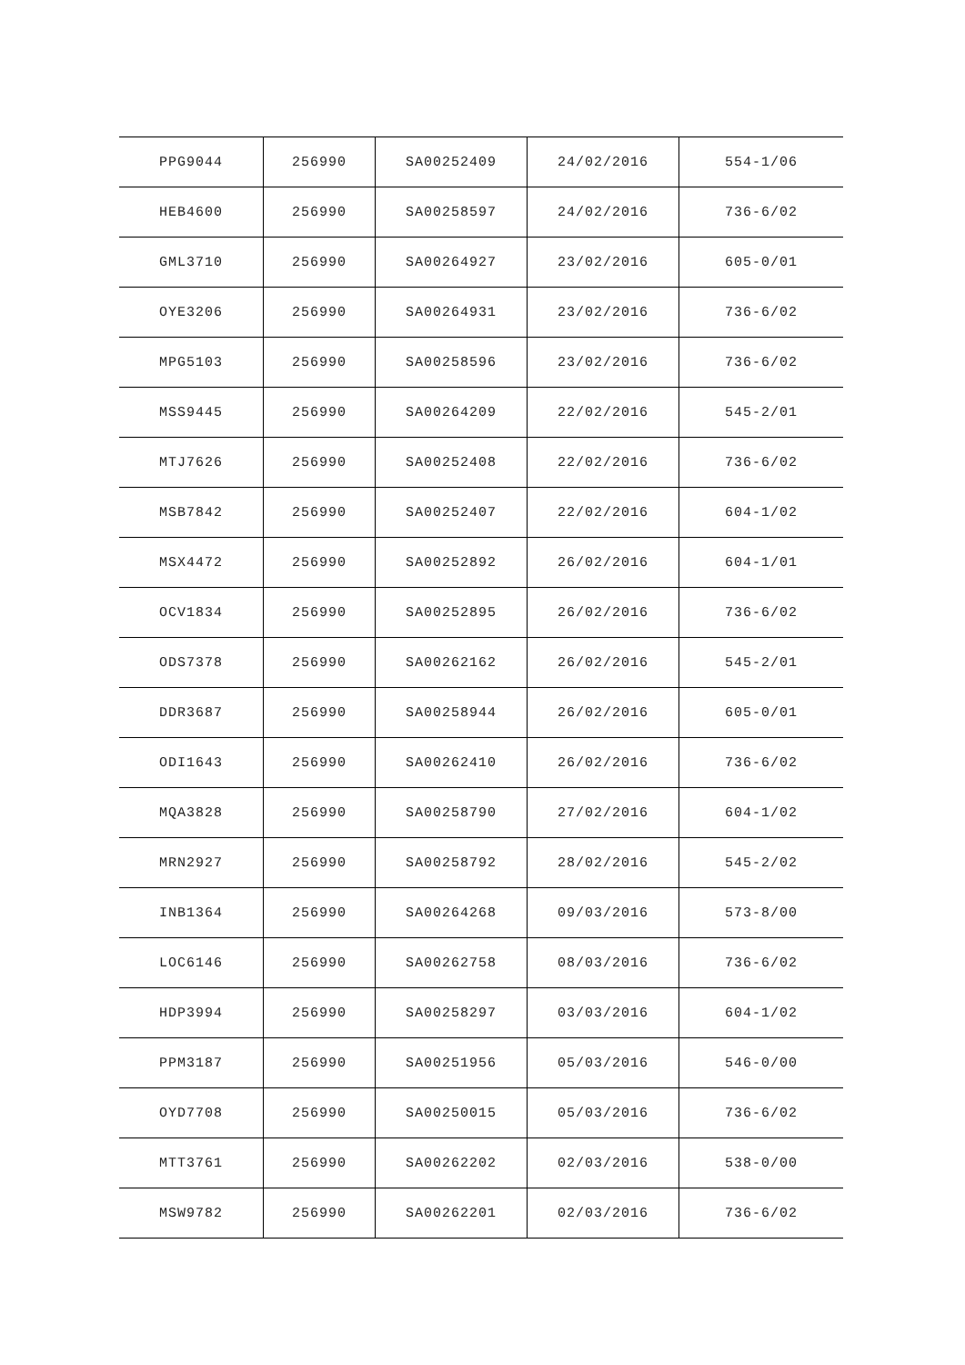| PPG9044 | 256990 | SA00252409 | 24/02/2016 | 554-1/06 |
| HEB4600 | 256990 | SA00258597 | 24/02/2016 | 736-6/02 |
| GML3710 | 256990 | SA00264927 | 23/02/2016 | 605-0/01 |
| OYE3206 | 256990 | SA00264931 | 23/02/2016 | 736-6/02 |
| MPG5103 | 256990 | SA00258596 | 23/02/2016 | 736-6/02 |
| MSS9445 | 256990 | SA00264209 | 22/02/2016 | 545-2/01 |
| MTJ7626 | 256990 | SA00252408 | 22/02/2016 | 736-6/02 |
| MSB7842 | 256990 | SA00252407 | 22/02/2016 | 604-1/02 |
| MSX4472 | 256990 | SA00252892 | 26/02/2016 | 604-1/01 |
| OCV1834 | 256990 | SA00252895 | 26/02/2016 | 736-6/02 |
| ODS7378 | 256990 | SA00262162 | 26/02/2016 | 545-2/01 |
| DDR3687 | 256990 | SA00258944 | 26/02/2016 | 605-0/01 |
| ODI1643 | 256990 | SA00262410 | 26/02/2016 | 736-6/02 |
| MQA3828 | 256990 | SA00258790 | 27/02/2016 | 604-1/02 |
| MRN2927 | 256990 | SA00258792 | 28/02/2016 | 545-2/02 |
| INB1364 | 256990 | SA00264268 | 09/03/2016 | 573-8/00 |
| LOC6146 | 256990 | SA00262758 | 08/03/2016 | 736-6/02 |
| HDP3994 | 256990 | SA00258297 | 03/03/2016 | 604-1/02 |
| PPM3187 | 256990 | SA00251956 | 05/03/2016 | 546-0/00 |
| OYD7708 | 256990 | SA00250015 | 05/03/2016 | 736-6/02 |
| MTT3761 | 256990 | SA00262202 | 02/03/2016 | 538-0/00 |
| MSW9782 | 256990 | SA00262201 | 02/03/2016 | 736-6/02 |